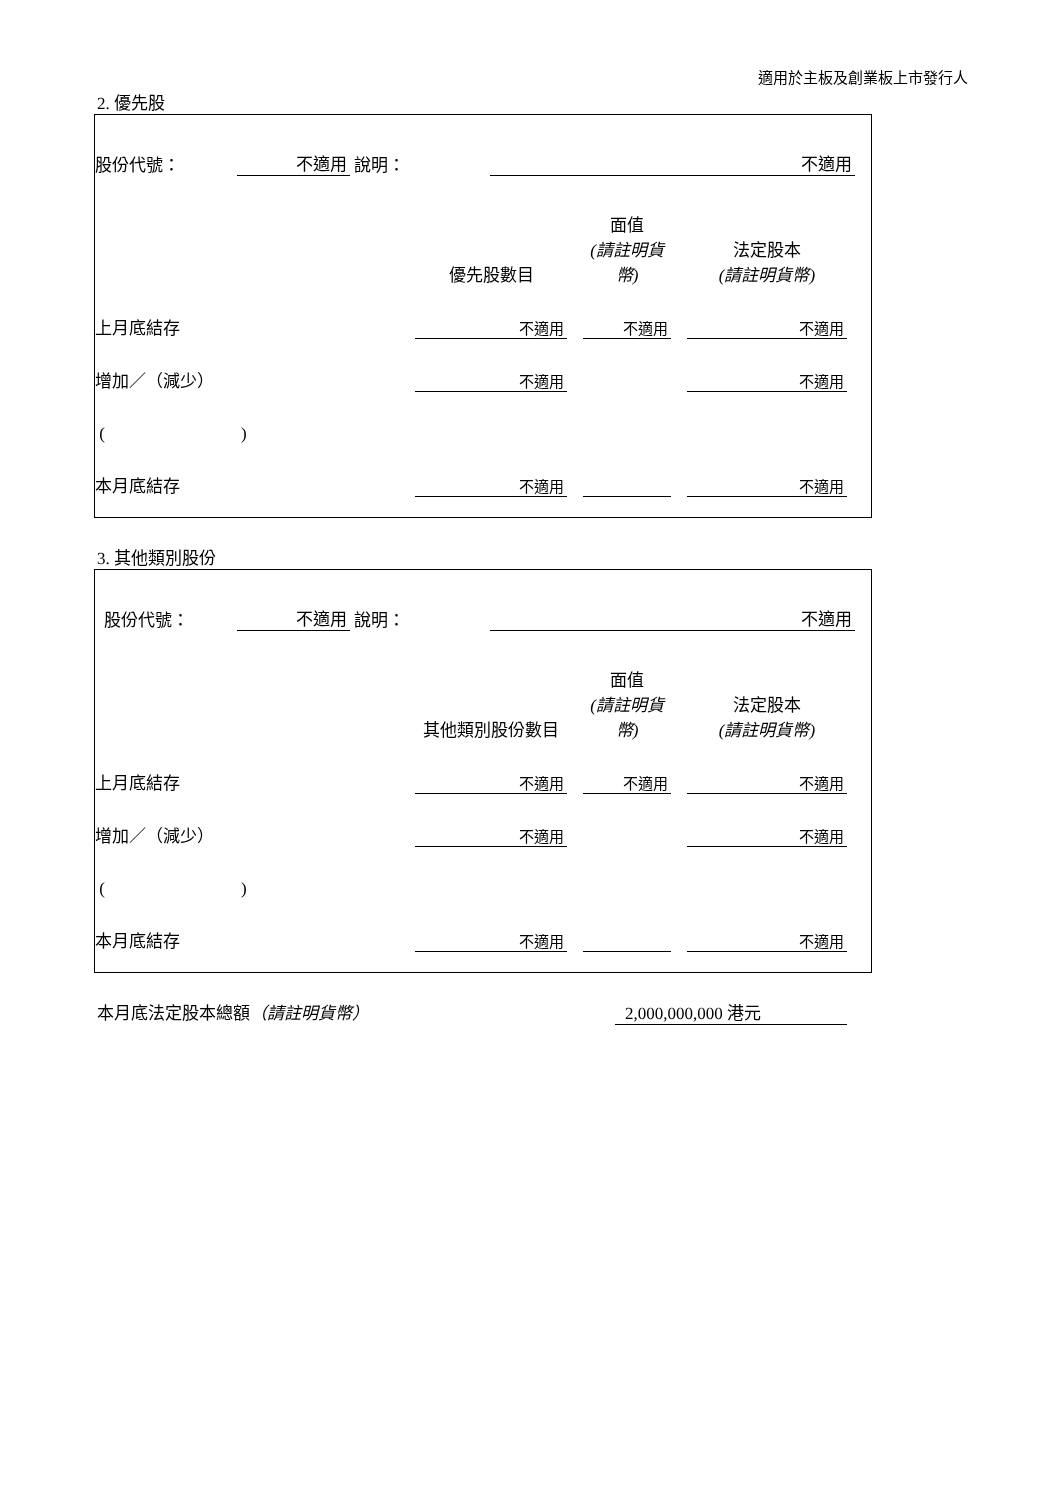適用於主板及創業板上市發行人
2. 優先股
| 股份代號： | 不適用 | 說明： | 不適用 | |
| | 優先股數目 | | 面值 (請註明貨幣) | | 法定股本 (請註明貨幣) | |
| 上月底結存 | 不適用 | | 不適用 | | 不適用 | |
| 增加／（減少） | 不適用 | | | | 不適用 | |
| ( ) | | | | | | |
| 本月底結存 | 不適用 | | | | 不適用 | |
3. 其他類別股份
| 股份代號： | 不適用 | 說明： | 不適用 | |
| | 其他類別股份數目 | | 面值 (請註明貨幣) | | 法定股本 (請註明貨幣) | |
| 上月底結存 | 不適用 | | 不適用 | | 不適用 | |
| 增加／（減少） | 不適用 | | | | 不適用 | |
| ( ) | | | | | | |
| 本月底結存 | 不適用 | | | | 不適用 | |
本月底法定股本總額（請註明貨幣） 2,000,000,000 港元